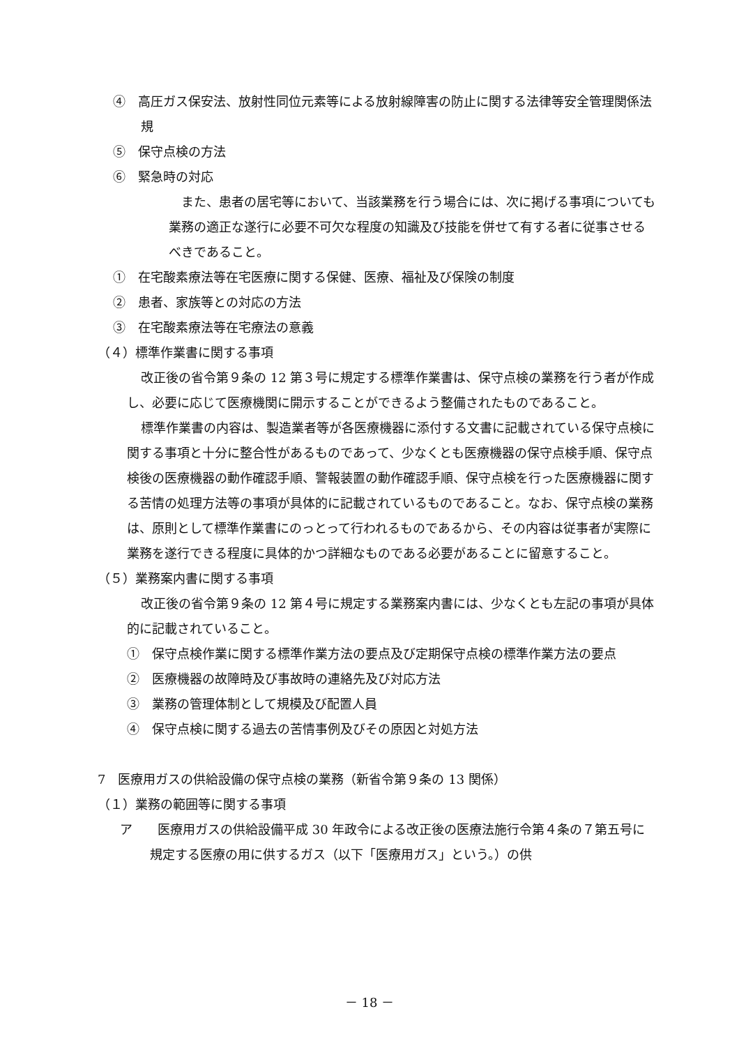④　高圧ガス保安法、放射性同位元素等による放射線障害の防止に関する法律等安全管理関係法規
⑤　保守点検の方法
⑥　緊急時の対応
また、患者の居宅等において、当該業務を行う場合には、次に掲げる事項についても業務の適正な遂行に必要不可欠な程度の知識及び技能を併せて有する者に従事させるべきであること。
①　在宅酸素療法等在宅医療に関する保健、医療、福祉及び保険の制度
②　患者、家族等との対応の方法
③　在宅酸素療法等在宅療法の意義
（４）標準作業書に関する事項
改正後の省令第９条の 12 第３号に規定する標準作業書は、保守点検の業務を行う者が作成し、必要に応じて医療機関に開示することができるよう整備されたものであること。
標準作業書の内容は、製造業者等が各医療機器に添付する文書に記載されている保守点検に関する事項と十分に整合性があるものであって、少なくとも医療機器の保守点検手順、保守点検後の医療機器の動作確認手順、警報装置の動作確認手順、保守点検を行った医療機器に関する苦情の処理方法等の事項が具体的に記載されているものであること。なお、保守点検の業務は、原則として標準作業書にのっとって行われるものであるから、その内容は従事者が実際に業務を遂行できる程度に具体的かつ詳細なものである必要があることに留意すること。
（５）業務案内書に関する事項
改正後の省令第９条の 12 第４号に規定する業務案内書には、少なくとも左記の事項が具体的に記載されていること。
①　保守点検作業に関する標準作業方法の要点及び定期保守点検の標準作業方法の要点
②　医療機器の故障時及び事故時の連絡先及び対応方法
③　業務の管理体制として規模及び配置人員
④　保守点検に関する過去の苦情事例及びその原因と対処方法
7　医療用ガスの供給設備の保守点検の業務（新省令第９条の 13 関係）
（１）業務の範囲等に関する事項
ア　　医療用ガスの供給設備平成 30 年政令による改正後の医療法施行令第４条の７第五号に規定する医療の用に供するガス（以下「医療用ガス」という。）の供
－ 18 －